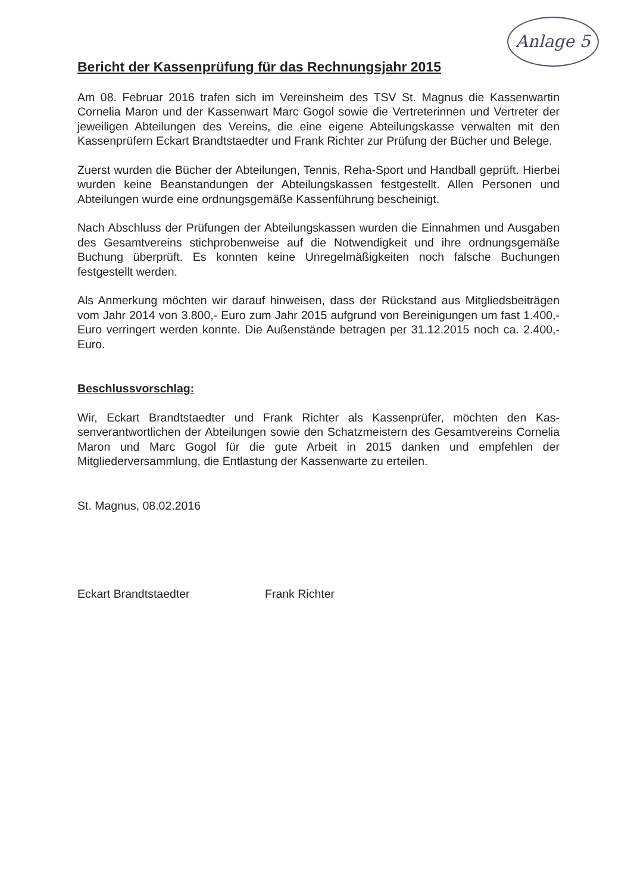Anlage 5
Bericht der Kassenprüfung für das Rechnungsjahr 2015
Am 08. Februar 2016 trafen sich im Vereinsheim des TSV St. Magnus die Kassen­wartin Cornelia Maron und der Kassenwart Marc Gogol sowie die Vertreterinnen und Vertreter der jeweiligen Abteilungen des Vereins, die eine eigene Abteilungskasse verwalten mit den Kassenprüfern Eckart Brandtstaedter und Frank Richter zur Prü­fung der Bücher und Belege.
Zuerst wurden die Bücher der Abteilungen, Tennis, Reha-Sport und Handball ge­prüft. Hierbei wurden keine Beanstandungen der Abteilungskassen festgestellt. Allen Personen und Abteilungen wurde eine ordnungsgemäße Kassenführung bescheinigt.
Nach Abschluss der Prüfungen der Abteilungskassen wurden die Einnahmen und Ausgaben des Gesamtvereins stichprobenweise auf die Notwendigkeit und ihre ord­nungsgemäße Buchung überprüft. Es konnten keine Unregelmäßigkeiten noch fal­sche Buchungen festgestellt werden.
Als Anmerkung möchten wir darauf hinweisen, dass der Rückstand aus Mitgliedsbei­trägen vom Jahr 2014 von 3.800,- Euro zum Jahr 2015 aufgrund von Bereinigungen um fast 1.400,- Euro verringert werden konnte. Die Außenstände betragen per 31.12.2015 noch ca. 2.400,- Euro.
Beschlussvorschlag:
Wir, Eckart Brandtstaedter und Frank Richter als Kassenprüfer, möchten den Kas­senverantwortlichen der Abteilungen sowie den Schatzmeistern des Gesamtvereins Cornelia Maron und Marc Gogol für die gute Arbeit in 2015 danken und empfehlen der Mitgliederversammlung, die Entlastung der Kassenwarte zu erteilen.
St. Magnus, 08.02.2016
Eckart Brandtstaedter Frank Richter